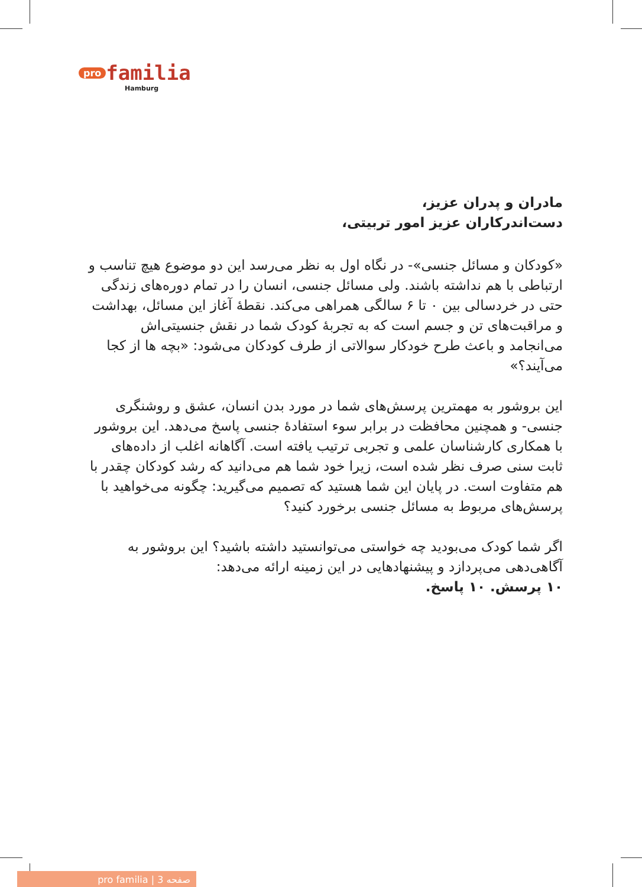pro familia
Hamburg
مادران و پدران عزیز،
دست‌اندرکاران عزیز امور تربیتی،
«کودکان و مسائل جنسی»- در نگاه اول به نظر می‌رسد این دو موضوع هیچ تناسب و ارتباطی با هم نداشته باشند. ولی مسائل جنسی، انسان را در تمام دوره‌های زندگی حتی در خردسالی بین ۰ تا ۶ سالگی همراهی می‌کند. نقطهٔ آغاز این مسائل، بهداشت و مراقبت‌های تن و جسم است که به تجربهٔ کودک شما در نقش جنسیتی‌اش می‌انجامد و باعث طرح خودکار سوالاتی از طرف کودکان می‌شود: «بچه ها از کجا می‌آیند؟»
این بروشور به مهمترین پرسش‌های شما در مورد بدن انسان، عشق و روشنگری جنسی- و همچنین محافظت در برابر سوء استفادهٔ جنسی پاسخ می‌دهد. این بروشور با همکاری کارشناسان علمی و تجربی ترتیب یافته است. آگاهانه اغلب از داده‌های ثابت سنی صرف نظر شده است، زیرا خود شما هم می‌دانید که رشد کودکان چقدر با هم متفاوت است. در پایان این شما هستید که تصمیم می‌گیرید: چگونه می‌خواهید با پرسش‌های مربوط به مسائل جنسی برخورد کنید؟
اگر شما کودک می‌بودید چه خواستی می‌توانستید داشته باشید؟ این بروشور به آگاهی‌دهی می‌پردازد و پیشنهادهایی در این زمینه ارائه می‌دهد:
۱۰ پرسش. ۱۰ پاسخ.
pro familia | صفحه 3